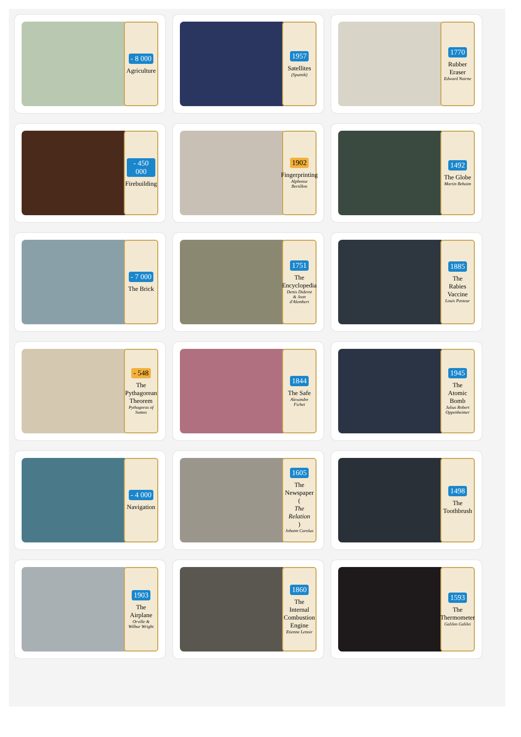- 8 000
Agriculture
1957
Satellites
(Sputnik)
1770
Rubber Eraser
Edward Nairne
- 450 000
Firebuilding
1902
Fingerprinting
Alphonse Bertillon
1492
The Globe
Martin Behaim
- 7 000
The Brick
1751
The Encyclopedia
Denis Diderot & Jean d'Alembert
1885
The Rabies Vaccine
Louis Pasteur
- 548
The Pythagorean Theorem
Pythagoras of Samos
1844
The Safe
Alexandre Fichet
1945
The Atomic Bomb
Julius Robert Oppenheimer
- 4 000
Navigation
1605
The Newspaper (The Relation)
Johann Carolus
1498
The Toothbrush
1903
The Airplane
Orville & Wilbur Wright
1860
The Internal Combustion Engine
Etienne Lenoir
1593
The Thermometer
Galileo Galilei